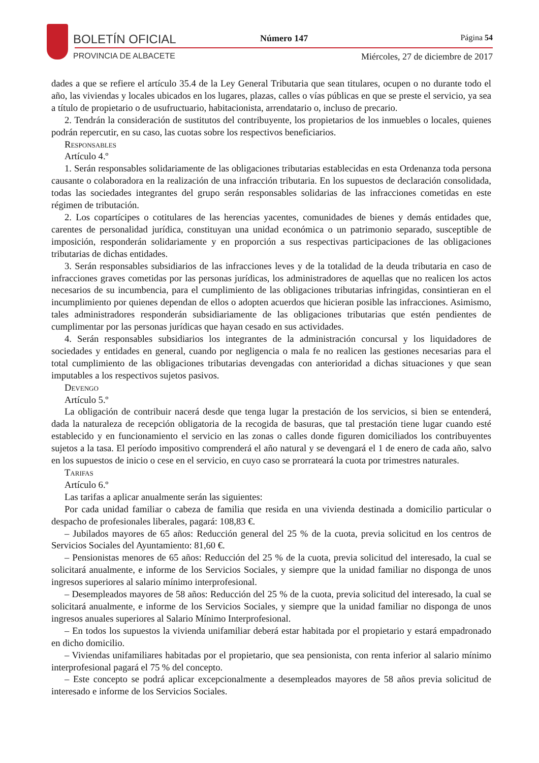BOLETÍN OFICIAL
PROVINCIA DE ALBACETE
Número 147 Página 54
Miércoles, 27 de diciembre de 2017
dades a que se refiere el artículo 35.4 de la Ley General Tributaria que sean titulares, ocupen o no durante todo el año, las viviendas y locales ubicados en los lugares, plazas, calles o vías públicas en que se preste el servicio, ya sea a título de propietario o de usufructuario, habitacionista, arrendatario o, incluso de precario.
2. Tendrán la consideración de sustitutos del contribuyente, los propietarios de los inmuebles o locales, quienes podrán repercutir, en su caso, las cuotas sobre los respectivos beneficiarios.
Responsables
Artículo 4.º
1. Serán responsables solidariamente de las obligaciones tributarias establecidas en esta Ordenanza toda persona causante o colaboradora en la realización de una infracción tributaria. En los supuestos de declaración consolidada, todas las sociedades integrantes del grupo serán responsables solidarias de las infracciones cometidas en este régimen de tributación.
2. Los copartícipes o cotitulares de las herencias yacentes, comunidades de bienes y demás entidades que, carentes de personalidad jurídica, constituyan una unidad económica o un patrimonio separado, susceptible de imposición, responderán solidariamente y en proporción a sus respectivas participaciones de las obligaciones tributarias de dichas entidades.
3. Serán responsables subsidiarios de las infracciones leves y de la totalidad de la deuda tributaria en caso de infracciones graves cometidas por las personas jurídicas, los administradores de aquellas que no realicen los actos necesarios de su incumbencia, para el cumplimiento de las obligaciones tributarias infringidas, consintieran en el incumplimiento por quienes dependan de ellos o adopten acuerdos que hicieran posible las infracciones. Asimismo, tales administradores responderán subsidiariamente de las obligaciones tributarias que estén pendientes de cumplimentar por las personas jurídicas que hayan cesado en sus actividades.
4. Serán responsables subsidiarios los integrantes de la administración concursal y los liquidadores de sociedades y entidades en general, cuando por negligencia o mala fe no realicen las gestiones necesarias para el total cumplimiento de las obligaciones tributarias devengadas con anterioridad a dichas situaciones y que sean imputables a los respectivos sujetos pasivos.
Devengo
Artículo 5.º
La obligación de contribuir nacerá desde que tenga lugar la prestación de los servicios, si bien se entenderá, dada la naturaleza de recepción obligatoria de la recogida de basuras, que tal prestación tiene lugar cuando esté establecido y en funcionamiento el servicio en las zonas o calles donde figuren domiciliados los contribuyentes sujetos a la tasa. El período impositivo comprenderá el año natural y se devengará el 1 de enero de cada año, salvo en los supuestos de inicio o cese en el servicio, en cuyo caso se prorrateará la cuota por trimestres naturales.
Tarifas
Artículo 6.º
Las tarifas a aplicar anualmente serán las siguientes:
Por cada unidad familiar o cabeza de familia que resida en una vivienda destinada a domicilio particular o despacho de profesionales liberales, pagará: 108,83 €.
– Jubilados mayores de 65 años: Reducción general del 25 % de la cuota, previa solicitud en los centros de Servicios Sociales del Ayuntamiento: 81,60 €.
– Pensionistas menores de 65 años: Reducción del 25 % de la cuota, previa solicitud del interesado, la cual se solicitará anualmente, e informe de los Servicios Sociales, y siempre que la unidad familiar no disponga de unos ingresos superiores al salario mínimo interprofesional.
– Desempleados mayores de 58 años: Reducción del 25 % de la cuota, previa solicitud del interesado, la cual se solicitará anualmente, e informe de los Servicios Sociales, y siempre que la unidad familiar no disponga de unos ingresos anuales superiores al Salario Mínimo Interprofesional.
– En todos los supuestos la vivienda unifamiliar deberá estar habitada por el propietario y estará empadronado en dicho domicilio.
– Viviendas unifamiliares habitadas por el propietario, que sea pensionista, con renta inferior al salario mínimo interprofesional pagará el 75 % del concepto.
– Este concepto se podrá aplicar excepcionalmente a desempleados mayores de 58 años previa solicitud de interesado e informe de los Servicios Sociales.